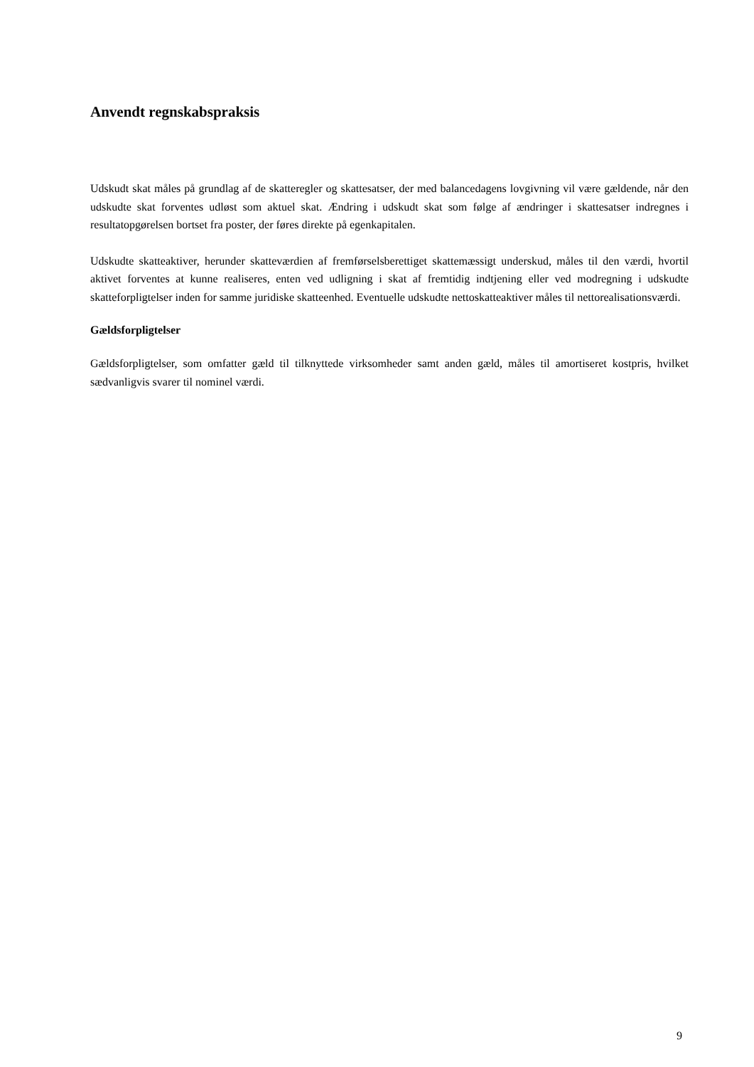Anvendt regnskabspraksis
Udskudt skat måles på grundlag af de skatteregler og skattesatser, der med balancedagens lovgivning vil være gældende, når den udskudte skat forventes udløst som aktuel skat. Ændring i udskudt skat som følge af ændringer i skattesatser indregnes i resultatopgørelsen bortset fra poster, der føres direkte på egenkapitalen.
Udskudte skatteaktiver, herunder skatteværdien af fremførselsberettiget skattemæssigt underskud, måles til den værdi, hvortil aktivet forventes at kunne realiseres, enten ved udligning i skat af fremtidig indtjening eller ved modregning i udskudte skatteforpligtelser inden for samme juridiske skatteenhed. Eventuelle udskudte nettoskatteaktiver måles til nettorealisationsværdi.
Gældsforpligtelser
Gældsforpligtelser, som omfatter gæld til tilknyttede virksomheder samt anden gæld, måles til amortiseret kostpris, hvilket sædvanligvis svarer til nominel værdi.
9